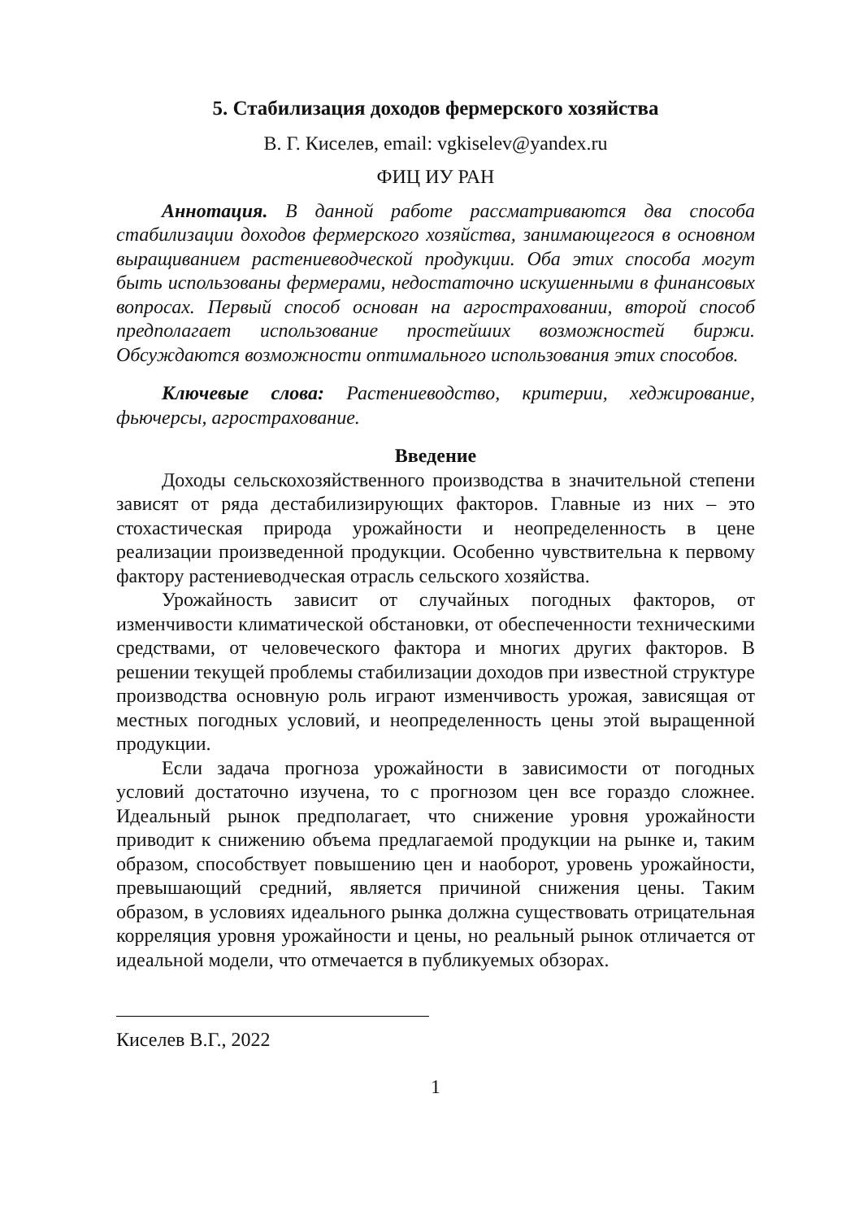5. Стабилизация доходов фермерского хозяйства
В. Г. Киселев, email: vgkiselev@yandex.ru
ФИЦ ИУ РАН
Аннотация. В данной работе рассматриваются два способа стабилизации доходов фермерского хозяйства, занимающегося в основном выращиванием растениеводческой продукции. Оба этих способа могут быть использованы фермерами, недостаточно искушенными в финансовых вопросах. Первый способ основан на агростраховании, второй способ предполагает использование простейших возможностей биржи. Обсуждаются возможности оптимального использования этих способов.
Ключевые слова: Растениеводство, критерии, хеджирование, фьючерсы, агрострахование.
Введение
Доходы сельскохозяйственного производства в значительной степени зависят от ряда дестабилизирующих факторов. Главные из них – это стохастическая природа урожайности и неопределенность в цене реализации произведенной продукции. Особенно чувствительна к первому фактору растениеводческая отрасль сельского хозяйства.
Урожайность зависит от случайных погодных факторов, от изменчивости климатической обстановки, от обеспеченности техническими средствами, от человеческого фактора и многих других факторов. В решении текущей проблемы стабилизации доходов при известной структуре производства основную роль играют изменчивость урожая, зависящая от местных погодных условий, и неопределенность цены этой выращенной продукции.
Если задача прогноза урожайности в зависимости от погодных условий достаточно изучена, то с прогнозом цен все гораздо сложнее. Идеальный рынок предполагает, что снижение уровня урожайности приводит к снижению объема предлагаемой продукции на рынке и, таким образом, способствует повышению цен и наоборот, уровень урожайности, превышающий средний, является причиной снижения цены. Таким образом, в условиях идеального рынка должна существовать отрицательная корреляция уровня урожайности и цены, но реальный рынок отличается от идеальной модели, что отмечается в публикуемых обзорах.
Киселев В.Г., 2022
1